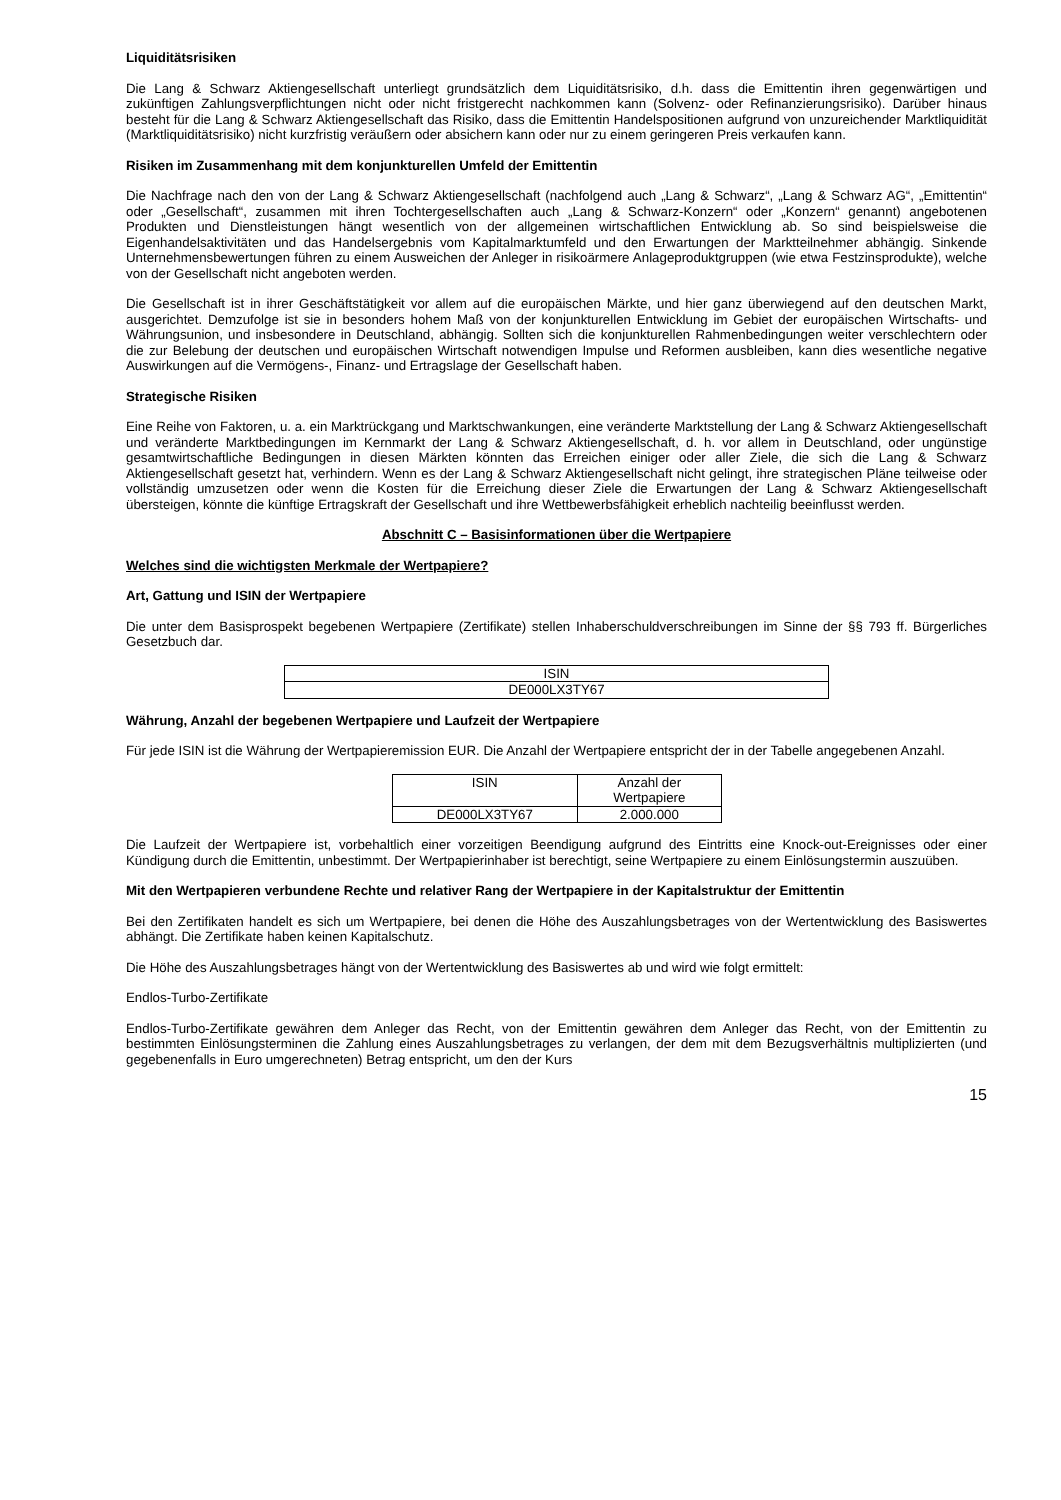Liquiditätsrisiken
Die Lang & Schwarz Aktiengesellschaft unterliegt grundsätzlich dem Liquiditätsrisiko, d.h. dass die Emittentin ihren gegenwärtigen und zukünftigen Zahlungsverpflichtungen nicht oder nicht fristgerecht nachkommen kann (Solvenz- oder Refinanzierungsrisiko). Darüber hinaus besteht für die Lang & Schwarz Aktiengesellschaft das Risiko, dass die Emittentin Handelspositionen aufgrund von unzureichender Marktliquidität (Marktliquiditätsrisiko) nicht kurzfristig veräußern oder absichern kann oder nur zu einem geringeren Preis verkaufen kann.
Risiken im Zusammenhang mit dem konjunkturellen Umfeld der Emittentin
Die Nachfrage nach den von der Lang & Schwarz Aktiengesellschaft (nachfolgend auch „Lang & Schwarz“, „Lang & Schwarz AG“, „Emittentin“ oder „Gesellschaft“, zusammen mit ihren Tochtergesellschaften auch „Lang & Schwarz-Konzern“ oder „Konzern“ genannt) angebotenen Produkten und Dienstleistungen hängt wesentlich von der allgemeinen wirtschaftlichen Entwicklung ab. So sind beispielsweise die Eigenhandelsaktivitäten und das Handelsergebnis vom Kapitalmarktumfeld und den Erwartungen der Marktteilnehmer abhängig. Sinkende Unternehmensbewertungen führen zu einem Ausweichen der Anleger in risikoärmere Anlageproduktgruppen (wie etwa Festzinsprodukte), welche von der Gesellschaft nicht angeboten werden.
Die Gesellschaft ist in ihrer Geschäftstätigkeit vor allem auf die europäischen Märkte, und hier ganz überwiegend auf den deutschen Markt, ausgerichtet. Demzufolge ist sie in besonders hohem Maß von der konjunkturellen Entwicklung im Gebiet der europäischen Wirtschafts- und Währungsunion, und insbesondere in Deutschland, abhängig. Sollten sich die konjunkturellen Rahmenbedingungen weiter verschlechtern oder die zur Belebung der deutschen und europäischen Wirtschaft notwendigen Impulse und Reformen ausbleiben, kann dies wesentliche negative Auswirkungen auf die Vermögens-, Finanz- und Ertragslage der Gesellschaft haben.
Strategische Risiken
Eine Reihe von Faktoren, u. a. ein Marktrückgang und Marktschwankungen, eine veränderte Marktstellung der Lang & Schwarz Aktiengesellschaft und veränderte Marktbedingungen im Kernmarkt der Lang & Schwarz Aktiengesellschaft, d. h. vor allem in Deutschland, oder ungünstige gesamtwirtschaftliche Bedingungen in diesen Märkten könnten das Erreichen einiger oder aller Ziele, die sich die Lang & Schwarz Aktiengesellschaft gesetzt hat, verhindern. Wenn es der Lang & Schwarz Aktiengesellschaft nicht gelingt, ihre strategischen Pläne teilweise oder vollständig umzusetzen oder wenn die Kosten für die Erreichung dieser Ziele die Erwartungen der Lang & Schwarz Aktiengesellschaft übersteigen, könnte die künftige Ertragskraft der Gesellschaft und ihre Wettbewerbsfähigkeit erheblich nachteilig beeinflusst werden.
Abschnitt C – Basisinformationen über die Wertpapiere
Welches sind die wichtigsten Merkmale der Wertpapiere?
Art, Gattung und ISIN der Wertpapiere
Die unter dem Basisprospekt begebenen Wertpapiere (Zertifikate) stellen Inhaberschuldverschreibungen im Sinne der §§ 793 ff. Bürgerliches Gesetzbuch dar.
| ISIN |
| DE000LX3TY67 |
Währung, Anzahl der begebenen Wertpapiere und Laufzeit der Wertpapiere
Für jede ISIN ist die Währung der Wertpapieremission EUR. Die Anzahl der Wertpapiere entspricht der in der Tabelle angegebenen Anzahl.
| ISIN | Anzahl der Wertpapiere |
| DE000LX3TY67 | 2.000.000 |
Die Laufzeit der Wertpapiere ist, vorbehaltlich einer vorzeitigen Beendigung aufgrund des Eintritts eine Knock-out-Ereignisses oder einer Kündigung durch die Emittentin, unbestimmt. Der Wertpapierinhaber ist berechtigt, seine Wertpapiere zu einem Einlösungstermin auszuüben.
Mit den Wertpapieren verbundene Rechte und relativer Rang der Wertpapiere in der Kapitalstruktur der Emittentin
Bei den Zertifikaten handelt es sich um Wertpapiere, bei denen die Höhe des Auszahlungsbetrages von der Wertentwicklung des Basiswertes abhängt. Die Zertifikate haben keinen Kapitalschutz.
Die Höhe des Auszahlungsbetrages hängt von der Wertentwicklung des Basiswertes ab und wird wie folgt ermittelt:
Endlos-Turbo-Zertifikate
Endlos-Turbo-Zertifikate gewähren dem Anleger das Recht, von der Emittentin gewähren dem Anleger das Recht, von der Emittentin zu bestimmten Einlösungsterminen die Zahlung eines Auszahlungsbetrages zu verlangen, der dem mit dem Bezugsverhältnis multiplizierten (und gegebenenfalls in Euro umgerechneten) Betrag entspricht, um den der Kurs
15